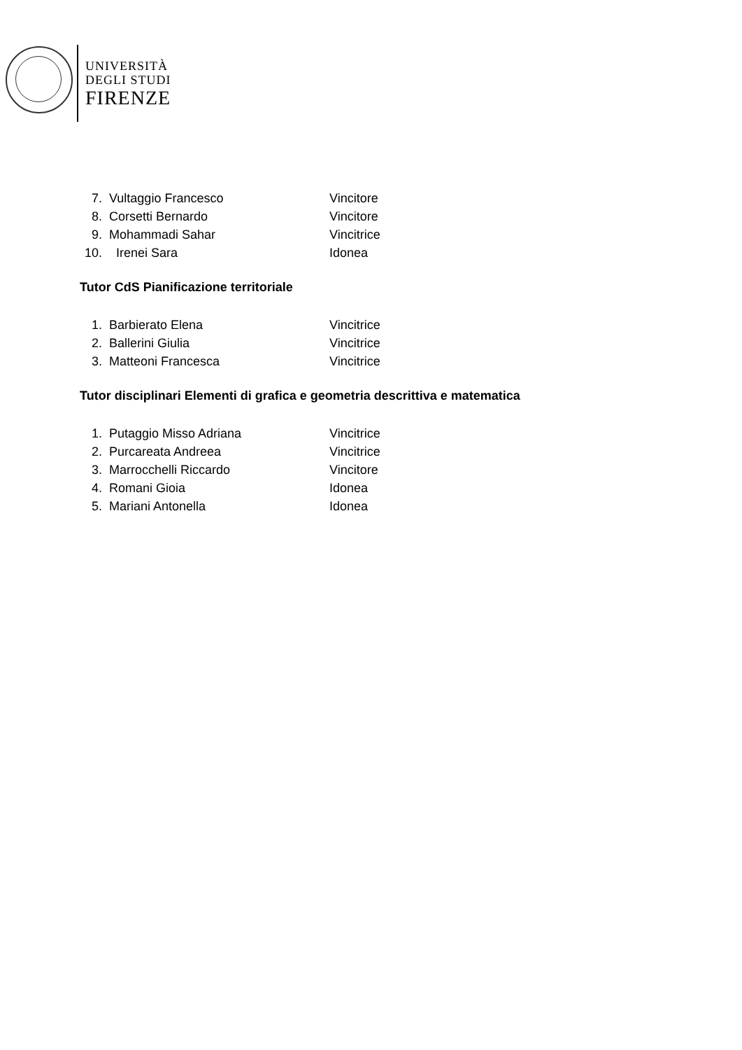UNIVERSITÀ
DEGLI STUDI
FIRENZE
7. Vultaggio Francesco Vincitore
8. Corsetti Bernardo Vincitore
9. Mohammadi Sahar Vincitrice
10. Irenei Sara Idonea
Tutor CdS Pianificazione territoriale
1. Barbierato Elena Vincitrice
2. Ballerini Giulia Vincitrice
3. Matteoni Francesca Vincitrice
Tutor disciplinari Elementi di grafica e geometria descrittiva e matematica
1. Putaggio Misso Adriana Vincitrice
2. Purcareata Andreea Vincitrice
3. Marrocchelli Riccardo Vincitore
4. Romani Gioia Idonea
5. Mariani Antonella Idonea